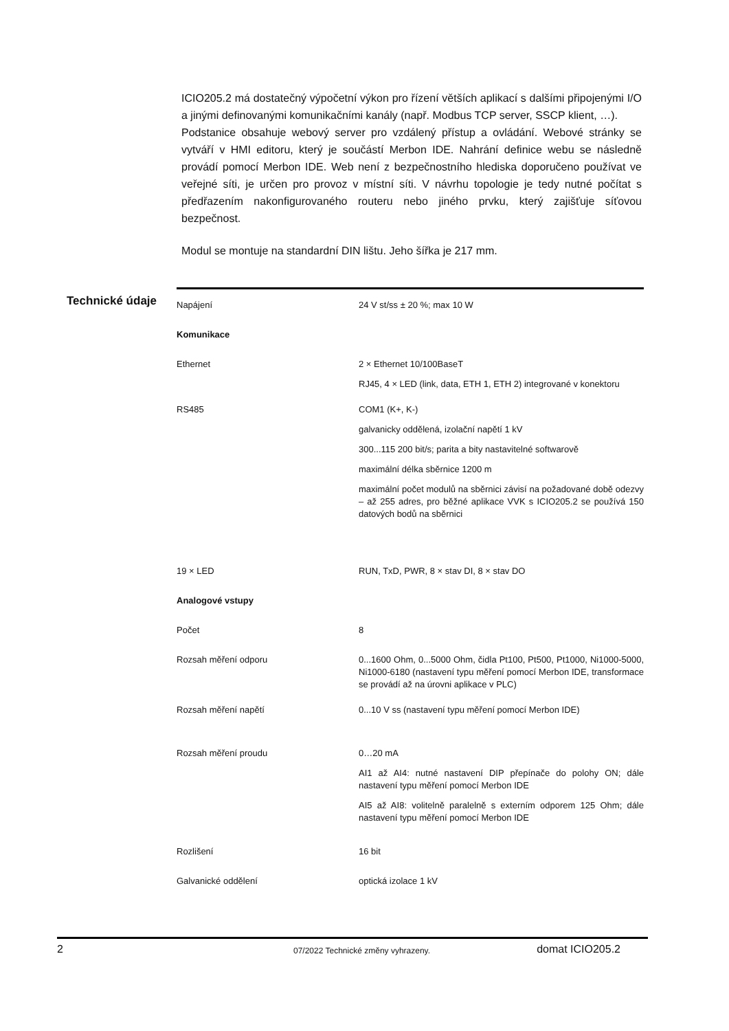ICIO205.2 má dostatečný výpočetní výkon pro řízení větších aplikací s dalšími připojenými I/O a jinými definovanými komunikačními kanály (např. Modbus TCP server, SSCP klient, …).
Podstanice obsahuje webový server pro vzdálený přístup a ovládání. Webové stránky se vytváří v HMI editoru, který je součástí Merbon IDE. Nahrání definice webu se následně provádí pomocí Merbon IDE. Web není z bezpečnostního hlediska doporučeno používat ve veřejné síti, je určen pro provoz v místní síti. V návrhu topologie je tedy nutné počítat s předřazením nakonfigurovaného routeru nebo jiného prvku, který zajišťuje síťovou bezpečnost.
Modul se montuje na standardní DIN lištu. Jeho šířka je 217 mm.
Technické údaje
| Napájení | 24 V st/ss ± 20 %; max 10 W |
| Komunikace | |
| Ethernet | 2 × Ethernet 10/100BaseT |
| | RJ45, 4 × LED (link, data, ETH 1, ETH 2) integrované v konektoru |
| RS485 | COM1 (K+, K-) |
| | galvanicky oddělená, izolační napětí 1 kV |
| | 300...115 200 bit/s; parita a bity nastavitelné softwarově |
| | maximální délka sběrnice 1200 m |
| | maximální počet modulů na sběrnici závisí na požadované době odezvy – až 255 adres, pro běžné aplikace VVK s ICIO205.2 se používá 150 datových bodů na sběrnici |
| 19 × LED | RUN, TxD, PWR, 8 × stav DI, 8 × stav DO |
| Analogové vstupy | |
| Počet | 8 |
| Rozsah měření odporu | 0...1600 Ohm, 0...5000 Ohm, čidla Pt100, Pt500, Pt1000, Ni1000-5000, Ni1000-6180 (nastavení typu měření pomocí Merbon IDE, transformace se provádí až na úrovni aplikace v PLC) |
| Rozsah měření napětí | 0...10 V ss (nastavení typu měření pomocí Merbon IDE) |
| Rozsah měření proudu | 0…20 mA |
| | AI1 až AI4: nutné nastavení DIP přepínače do polohy ON; dále nastavení typu měření pomocí Merbon IDE |
| | AI5 až AI8: volitelně paralelně s externím odporem 125 Ohm; dále nastavení typu měření pomocí Merbon IDE |
| Rozlišení | 16 bit |
| Galvanické oddělení | optická izolace 1 kV |
2 07/2022 Technické změny vyhrazeny. domat ICIO205.2